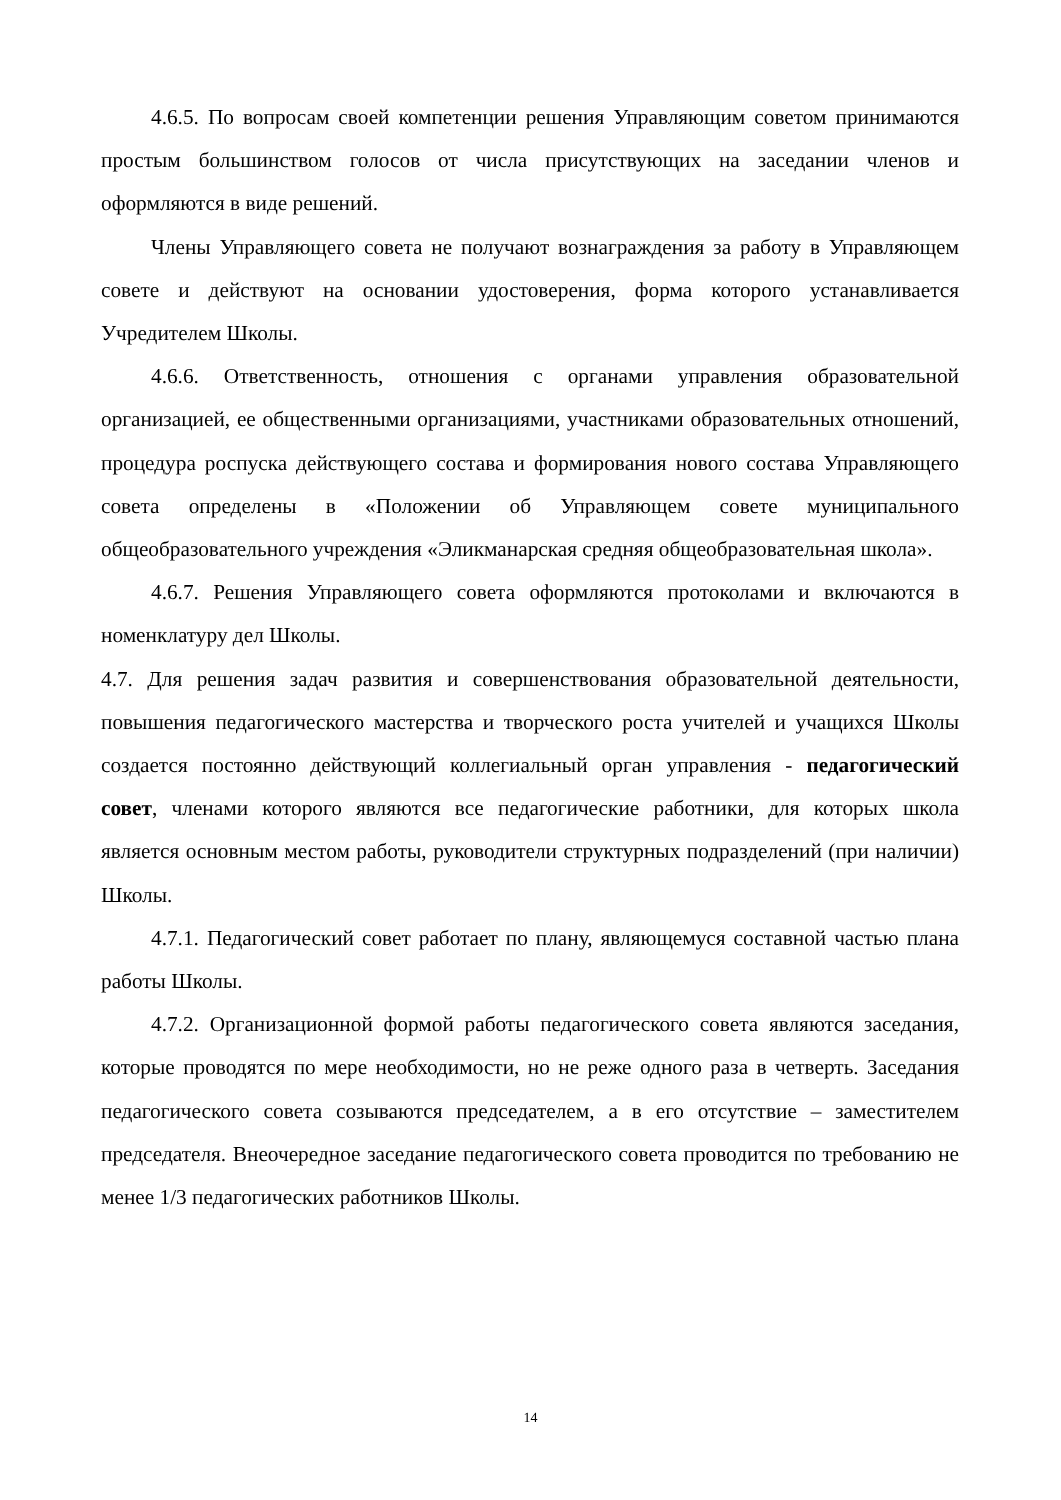4.6.5. По вопросам своей компетенции решения Управляющим советом принимаются простым большинством голосов от числа присутствующих на заседании членов и оформляются в виде решений.
Члены Управляющего совета не получают вознаграждения за работу в Управляющем совете и действуют на основании удостоверения, форма которого устанавливается Учредителем Школы.
4.6.6. Ответственность, отношения с органами управления образовательной организацией, ее общественными организациями, участниками образовательных отношений, процедура роспуска действующего состава и формирования нового состава Управляющего совета определены в «Положении об Управляющем совете муниципального общеобразовательного учреждения «Эликманарская средняя общеобразовательная школа».
4.6.7. Решения Управляющего совета оформляются протоколами и включаются в номенклатуру дел Школы.
4.7. Для решения задач развития и совершенствования образовательной деятельности, повышения педагогического мастерства и творческого роста учителей и учащихся Школы создается постоянно действующий коллегиальный орган управления - педагогический совет, членами которого являются все педагогические работники, для которых школа является основным местом работы, руководители структурных подразделений (при наличии) Школы.
4.7.1. Педагогический совет работает по плану, являющемуся составной частью плана работы Школы.
4.7.2. Организационной формой работы педагогического совета являются заседания, которые проводятся по мере необходимости, но не реже одного раза в четверть. Заседания педагогического совета созываются председателем, а в его отсутствие – заместителем председателя. Внеочередное заседание педагогического совета проводится по требованию не менее 1/3 педагогических работников Школы.
14